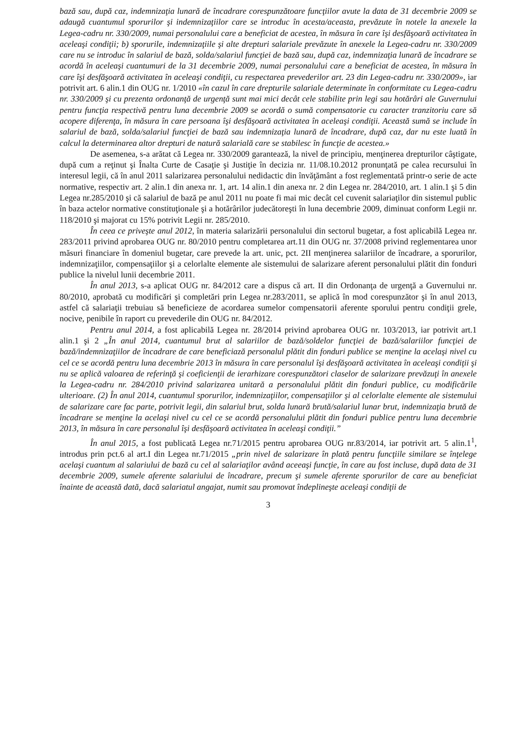bază sau, după caz, indemnizaţia lunară de încadrare corespunzătoare funcţiilor avute la data de 31 decembrie 2009 se adaugă cuantumul sporurilor şi indemnizaţiilor care se introduc în acesta/aceasta, prevăzute în notele la anexele la Legea-cadru nr. 330/2009, numai personalului care a beneficiat de acestea, în măsura în care îşi desfăşoară activitatea în aceleaşi condiţii; b) sporurile, indemnizaţiile şi alte drepturi salariale prevăzute în anexele la Legea-cadru nr. 330/2009 care nu se introduc în salariul de bază, solda/salariul funcţiei de bază sau, după caz, indemnizaţia lunară de încadrare se acordă în aceleaşi cuantumuri de la 31 decembrie 2009, numai personalului care a beneficiat de acestea, în măsura în care îşi desfăşoară activitatea în aceleaşi condiţii, cu respectarea prevederilor art. 23 din Legea-cadru nr. 330/2009», iar potrivit art. 6 alin.1 din OUG nr. 1/2010 «în cazul în care drepturile salariale determinate în conformitate cu Legea-cadru nr. 330/2009 şi cu prezenta ordonanţă de urgenţă sunt mai mici decât cele stabilite prin legi sau hotărâri ale Guvernului pentru funcţia respectivă pentru luna decembrie 2009 se acordă o sumă compensatorie cu caracter tranzitoriu care să acopere diferenţa, în măsura în care persoana îşi desfăşoară activitatea în aceleaşi condiţii. Această sumă se include în salariul de bază, solda/salariul funcţiei de bază sau indemnizaţia lunară de încadrare, după caz, dar nu este luată în calcul la determinarea altor drepturi de natură salarială care se stabilesc în funcţie de acestea.»
De asemenea, s-a arătat că Legea nr. 330/2009 garantează, la nivel de principiu, menţinerea drepturilor câştigate, după cum a reţinut şi Înalta Curte de Casaţie şi Justiţie în decizia nr. 11/08.10.2012 pronunţată pe calea recursului în interesul legii, că în anul 2011 salarizarea personalului nedidactic din învăţământ a fost reglementată printr-o serie de acte normative, respectiv art. 2 alin.1 din anexa nr. 1, art. 14 alin.1 din anexa nr. 2 din Legea nr. 284/2010, art. 1 alin.1 şi 5 din Legea nr.285/2010 şi că salariul de bază pe anul 2011 nu poate fi mai mic decât cel cuvenit salariaţilor din sistemul public în baza actelor normative constituţionale şi a hotărârilor judecătoreşti în luna decembrie 2009, diminuat conform Legii nr. 118/2010 şi majorat cu 15% potrivit Legii nr. 285/2010.
În ceea ce priveşte anul 2012, în materia salarizării personalului din sectorul bugetar, a fost aplicabilă Legea nr. 283/2011 privind aprobarea OUG nr. 80/2010 pentru completarea art.11 din OUG nr. 37/2008 privind reglementarea unor măsuri financiare în domeniul bugetar, care prevede la art. unic, pct. 2II menţinerea salariilor de încadrare, a sporurilor, indemnizaţiilor, compensaţiilor şi a celorlalte elemente ale sistemului de salarizare aferent personalului plătit din fonduri publice la nivelul lunii decembrie 2011.
În anul 2013, s-a aplicat OUG nr. 84/2012 care a dispus că art. II din Ordonanţa de urgenţă a Guvernului nr. 80/2010, aprobată cu modificări şi completări prin Legea nr.283/2011, se aplică în mod corespunzător şi în anul 2013, astfel că salariaţii trebuiau să beneficieze de acordarea sumelor compensatorii aferente sporului pentru condiţii grele, nocive, penibile în raport cu prevederile din OUG nr. 84/2012.
Pentru anul 2014, a fost aplicabilă Legea nr. 28/2014 privind aprobarea OUG nr. 103/2013, iar potrivit art.1 alin.1 şi 2 „În anul 2014, cuantumul brut al salariilor de bază/soldelor funcţiei de bază/salariilor funcţiei de bază/indemnizaţiilor de încadrare de care beneficiază personalul plătit din fonduri publice se menţine la acelaşi nivel cu cel ce se acordă pentru luna decembrie 2013 în măsura în care personalul îşi desfăşoară activitatea în aceleaşi condiţii şi nu se aplică valoarea de referinţă şi coeficienţii de ierarhizare corespunzători claselor de salarizare prevăzuţi în anexele la Legea-cadru nr. 284/2010 privind salarizarea unitară a personalului plătit din fonduri publice, cu modificările ulterioare. (2) În anul 2014, cuantumul sporurilor, indemnizaţiilor, compensaţiilor şi al celorlalte elemente ale sistemului de salarizare care fac parte, potrivit legii, din salariul brut, solda lunară brută/salariul lunar brut, indemnizaţia brută de încadrare se menţine la acelaşi nivel cu cel ce se acordă personalului plătit din fonduri publice pentru luna decembrie 2013, în măsura în care personalul îşi desfăşoară activitatea în aceleaşi condiţii.”
În anul 2015, a fost publicată Legea nr.71/2015 pentru aprobarea OUG nr.83/2014, iar potrivit art. 5 alin.1<sup>1</sup>, introdus prin pct.6 al art.I din Legea nr.71/2015 „prin nivel de salarizare în plată pentru funcţiile similare se înţelege acelaşi cuantum al salariului de bază cu cel al salariaţilor având aceeaşi funcţie, în care au fost incluse, după data de 31 decembrie 2009, sumele aferente salariului de încadrare, precum şi sumele aferente sporurilor de care au beneficiat înainte de această dată, dacă salariatul angajat, numit sau promovat îndeplineşte aceleaşi condiţii de
3